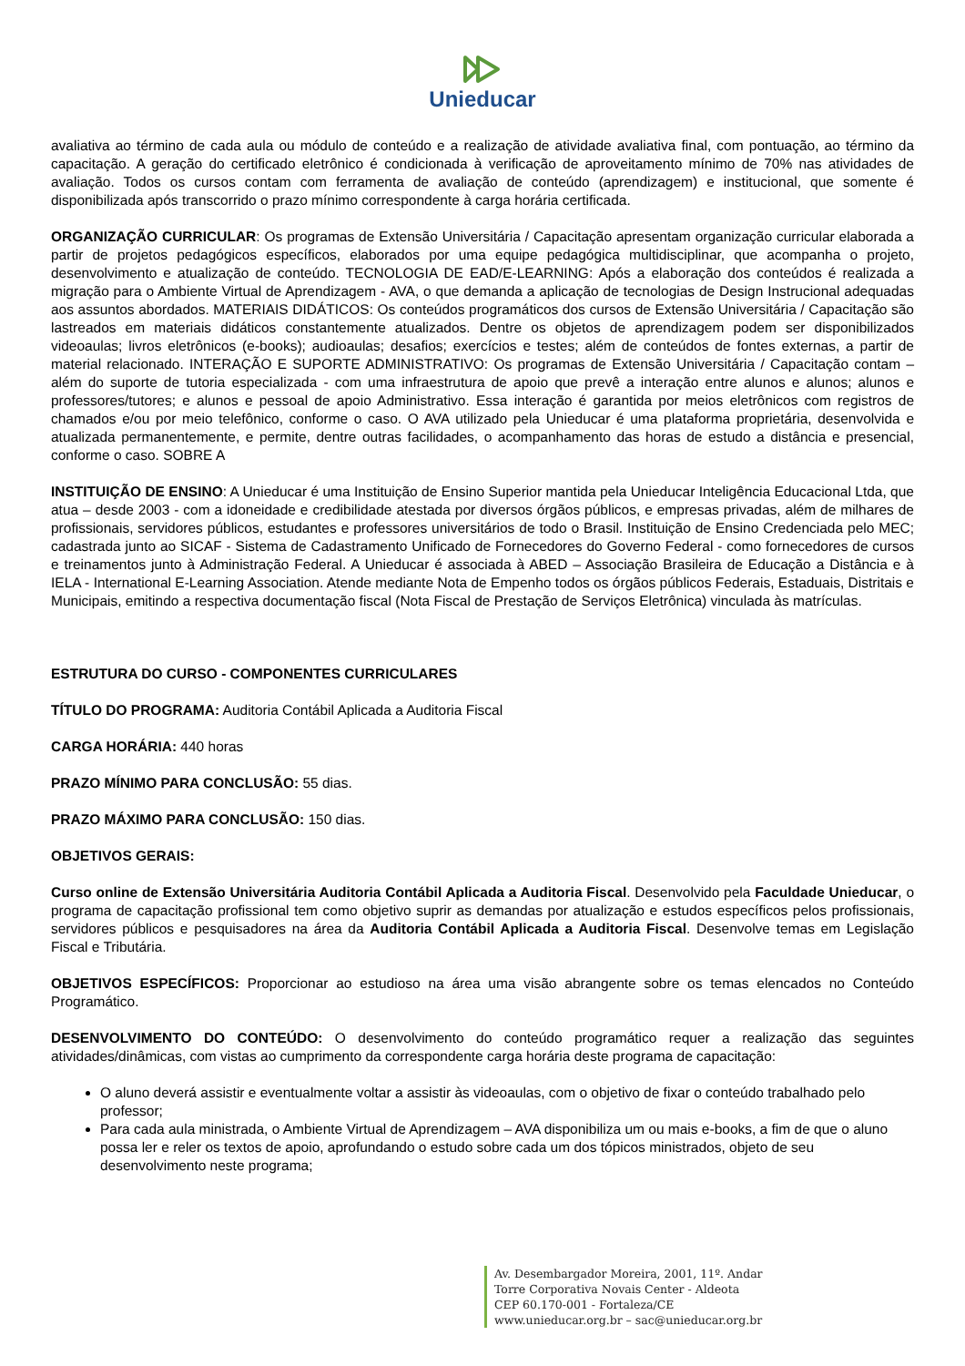Unieducar
avaliativa ao término de cada aula ou módulo de conteúdo e a realização de atividade avaliativa final, com pontuação, ao término da capacitação. A geração do certificado eletrônico é condicionada à verificação de aproveitamento mínimo de 70% nas atividades de avaliação. Todos os cursos contam com ferramenta de avaliação de conteúdo (aprendizagem) e institucional, que somente é disponibilizada após transcorrido o prazo mínimo correspondente à carga horária certificada.
ORGANIZAÇÃO CURRICULAR: Os programas de Extensão Universitária / Capacitação apresentam organização curricular elaborada a partir de projetos pedagógicos específicos, elaborados por uma equipe pedagógica multidisciplinar, que acompanha o projeto, desenvolvimento e atualização de conteúdo. TECNOLOGIA DE EAD/E-LEARNING: Após a elaboração dos conteúdos é realizada a migração para o Ambiente Virtual de Aprendizagem - AVA, o que demanda a aplicação de tecnologias de Design Instrucional adequadas aos assuntos abordados. MATERIAIS DIDÁTICOS: Os conteúdos programáticos dos cursos de Extensão Universitária / Capacitação são lastreados em materiais didáticos constantemente atualizados. Dentre os objetos de aprendizagem podem ser disponibilizados videoaulas; livros eletrônicos (e-books); audioaulas; desafios; exercícios e testes; além de conteúdos de fontes externas, a partir de material relacionado. INTERAÇÃO E SUPORTE ADMINISTRATIVO: Os programas de Extensão Universitária / Capacitação contam – além do suporte de tutoria especializada - com uma infraestrutura de apoio que prevê a interação entre alunos e alunos; alunos e professores/tutores; e alunos e pessoal de apoio Administrativo. Essa interação é garantida por meios eletrônicos com registros de chamados e/ou por meio telefônico, conforme o caso. O AVA utilizado pela Unieducar é uma plataforma proprietária, desenvolvida e atualizada permanentemente, e permite, dentre outras facilidades, o acompanhamento das horas de estudo a distância e presencial, conforme o caso. SOBRE A
INSTITUIÇÃO DE ENSINO: A Unieducar é uma Instituição de Ensino Superior mantida pela Unieducar Inteligência Educacional Ltda, que atua – desde 2003 - com a idoneidade e credibilidade atestada por diversos órgãos públicos, e empresas privadas, além de milhares de profissionais, servidores públicos, estudantes e professores universitários de todo o Brasil. Instituição de Ensino Credenciada pelo MEC; cadastrada junto ao SICAF - Sistema de Cadastramento Unificado de Fornecedores do Governo Federal - como fornecedores de cursos e treinamentos junto à Administração Federal. A Unieducar é associada à ABED – Associação Brasileira de Educação a Distância e à IELA - International E-Learning Association. Atende mediante Nota de Empenho todos os órgãos públicos Federais, Estaduais, Distritais e Municipais, emitindo a respectiva documentação fiscal (Nota Fiscal de Prestação de Serviços Eletrônica) vinculada às matrículas.
ESTRUTURA DO CURSO - COMPONENTES CURRICULARES
TÍTULO DO PROGRAMA: Auditoria Contábil Aplicada a Auditoria Fiscal
CARGA HORÁRIA: 440 horas
PRAZO MÍNIMO PARA CONCLUSÃO: 55 dias.
PRAZO MÁXIMO PARA CONCLUSÃO: 150 dias.
OBJETIVOS GERAIS:
Curso online de Extensão Universitária Auditoria Contábil Aplicada a Auditoria Fiscal. Desenvolvido pela Faculdade Unieducar, o programa de capacitação profissional tem como objetivo suprir as demandas por atualização e estudos específicos pelos profissionais, servidores públicos e pesquisadores na área da Auditoria Contábil Aplicada a Auditoria Fiscal. Desenvolve temas em Legislação Fiscal e Tributária.
OBJETIVOS ESPECÍFICOS: Proporcionar ao estudioso na área uma visão abrangente sobre os temas elencados no Conteúdo Programático.
DESENVOLVIMENTO DO CONTEÚDO: O desenvolvimento do conteúdo programático requer a realização das seguintes atividades/dinâmicas, com vistas ao cumprimento da correspondente carga horária deste programa de capacitação:
O aluno deverá assistir e eventualmente voltar a assistir às videoaulas, com o objetivo de fixar o conteúdo trabalhado pelo professor;
Para cada aula ministrada, o Ambiente Virtual de Aprendizagem – AVA disponibiliza um ou mais e-books, a fim de que o aluno possa ler e reler os textos de apoio, aprofundando o estudo sobre cada um dos tópicos ministrados, objeto de seu desenvolvimento neste programa;
Av. Desembargador Moreira, 2001, 11º. Andar
Torre Corporativa Novais Center - Aldeota
CEP 60.170-001 - Fortaleza/CE
www.unieducar.org.br – sac@unieducar.org.br